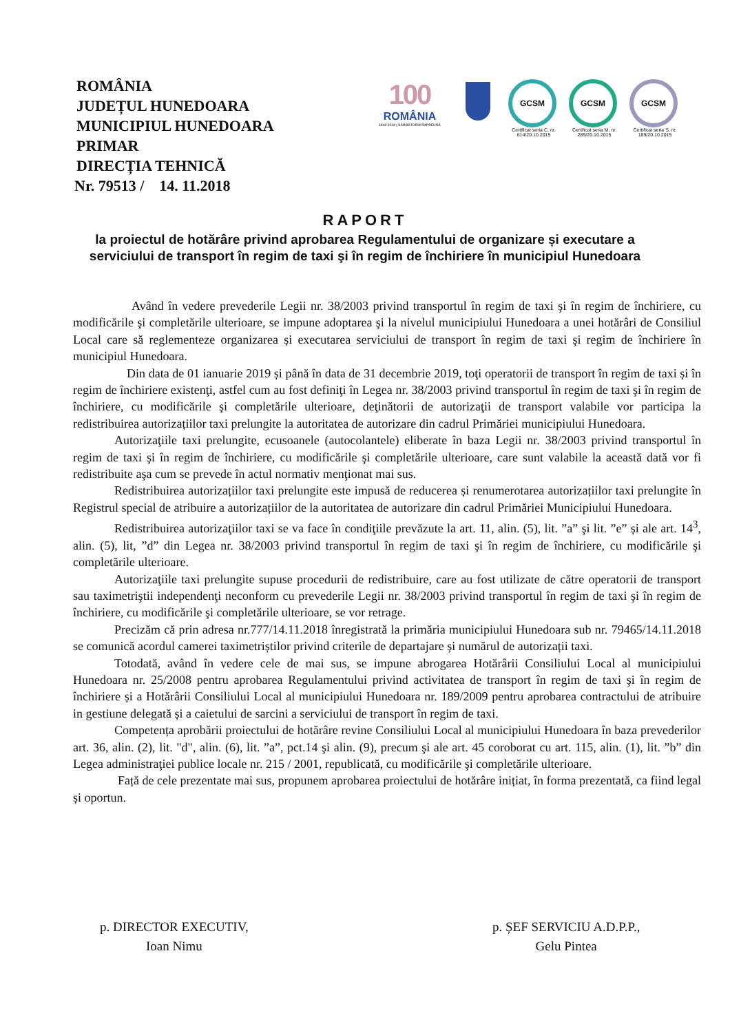ROMÂNIA
JUDEȚUL HUNEDOARA
MUNICIPIUL HUNEDOARA
PRIMAR
DIRECȚIA TEHNICĂ
Nr. 79513 / 14. 11.2018
100
ROMÂNIA
1918-2018 | SĂRBĂTORIM ÎMPREUNĂ
GCSM
Certificat seria C, nr. 614/20.10.2015
GCSM
Certificat seria M, nr. 289/20.10.2015
GCSM
Certificat seria S, nr. 189/20.10.2015
RAPORT
la proiectul de hotărâre privind aprobarea Regulamentului de organizare și executare a
serviciului de transport în regim de taxi şi în regim de închiriere în municipiul Hunedoara
Având în vedere prevederile Legii nr. 38/2003 privind transportul în regim de taxi şi în regim de închiriere, cu modificările şi completările ulterioare, se impune adoptarea şi la nivelul municipiului Hunedoara a unei hotărâri de Consiliul Local care să reglementeze organizarea și executarea serviciului de transport în regim de taxi şi regim de închiriere în municipiul Hunedoara.
Din data de 01 ianuarie 2019 și până în data de 31 decembrie 2019, toţi operatorii de transport în regim de taxi și în regim de închiriere existenţi, astfel cum au fost definiţi în Legea nr. 38/2003 privind transportul în regim de taxi şi în regim de închiriere, cu modificările şi completările ulterioare, deţinătorii de autorizaţii de transport valabile vor participa la redistribuirea autorizațiilor taxi prelungite la autoritatea de autorizare din cadrul Primăriei municipiului Hunedoara.
Autorizaţiile taxi prelungite, ecusoanele (autocolantele) eliberate în baza Legii nr. 38/2003 privind transportul în regim de taxi şi în regim de închiriere, cu modificările şi completările ulterioare, care sunt valabile la această dată vor fi redistribuite aşa cum se prevede în actul normativ menţionat mai sus.
Redistribuirea autorizațiilor taxi prelungite este impusă de reducerea și renumerotarea autorizațiilor taxi prelungite în Registrul special de atribuire a autorizațiilor de la autoritatea de autorizare din cadrul Primăriei Municipiului Hunedoara.
Redistribuirea autorizaţiilor taxi se va face în condiţiile prevăzute la art. 11, alin. (5), lit. ”a” şi lit. ”e” și ale art. 14<sup>3</sup>, alin. (5), lit, ”d” din Legea nr. 38/2003 privind transportul în regim de taxi şi în regim de închiriere, cu modificările şi completările ulterioare.
Autorizaţiile taxi prelungite supuse procedurii de redistribuire, care au fost utilizate de către operatorii de transport sau taximetriştii independenţi neconform cu prevederile Legii nr. 38/2003 privind transportul în regim de taxi şi în regim de închiriere, cu modificările şi completările ulterioare, se vor retrage.
Precizăm că prin adresa nr.777/14.11.2018 înregistrată la primăria municipiului Hunedoara sub nr. 79465/14.11.2018 se comunică acordul camerei taximetriștilor privind criterile de departajare și numărul de autorizații taxi.
Totodată, având în vedere cele de mai sus, se impune abrogarea Hotărârii Consiliului Local al municipiului Hunedoara nr. 25/2008 pentru aprobarea Regulamentului privind activitatea de transport în regim de taxi şi în regim de închiriere și a Hotărârii Consiliului Local al municipiului Hunedoara nr. 189/2009 pentru aprobarea contractului de atribuire in gestiune delegată și a caietului de sarcini a serviciului de transport în regim de taxi.
Competența aprobării proiectului de hotărâre revine Consiliului Local al municipiului Hunedoara în baza prevederilor art. 36, alin. (2), lit. "d", alin. (6), lit. ”a”, pct.14 şi alin. (9), precum şi ale art. 45 coroborat cu art. 115, alin. (1), lit. ”b” din Legea administraţiei publice locale nr. 215 / 2001, republicată, cu modificările şi completările ulterioare.
Față de cele prezentate mai sus, propunem aprobarea proiectului de hotărâre inițiat, în forma prezentată, ca fiind legal și oportun.
p. DIRECTOR EXECUTIV,
Ioan Nimu
p. ȘEF SERVICIU A.D.P.P.,
Gelu Pintea